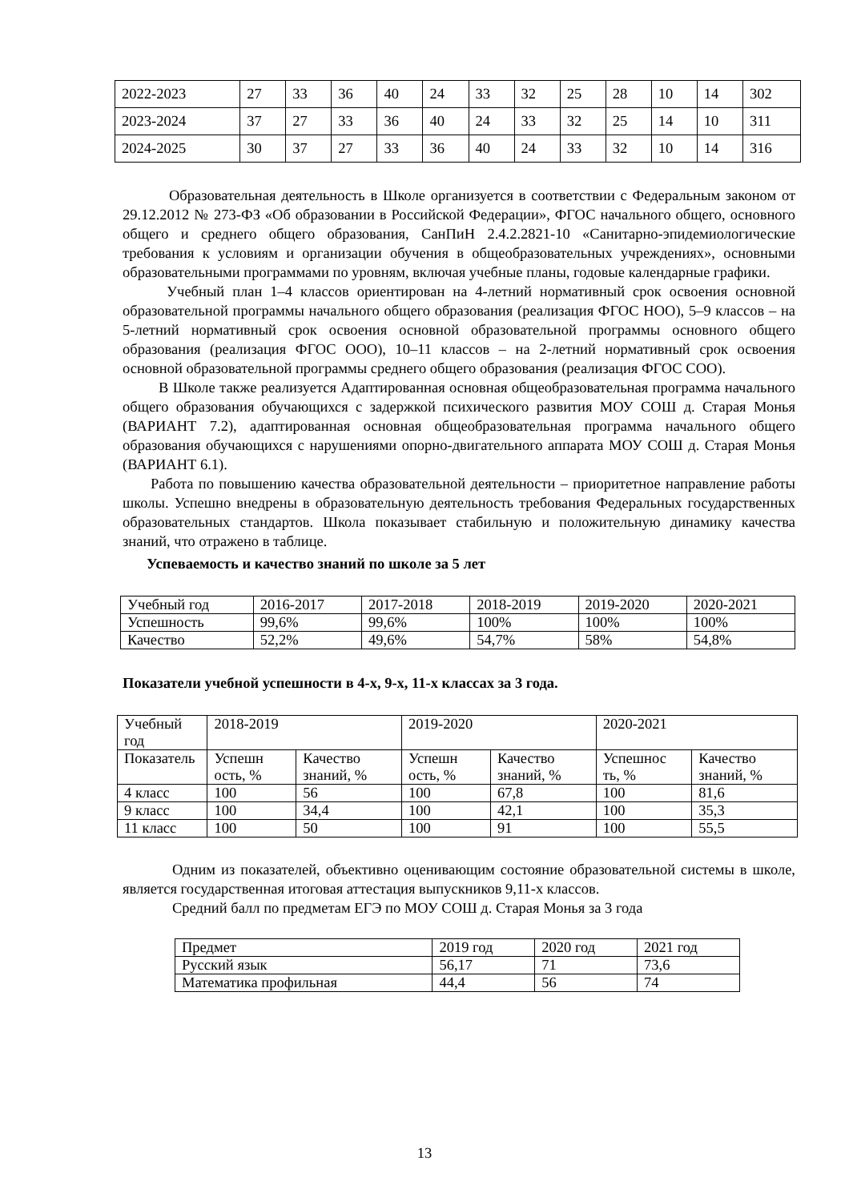| 2022-2023 | 27 | 33 | 36 | 40 | 24 | 33 | 32 | 25 | 28 | 10 | 14 | 302 |
| 2023-2024 | 37 | 27 | 33 | 36 | 40 | 24 | 33 | 32 | 25 | 14 | 10 | 311 |
| 2024-2025 | 30 | 37 | 27 | 33 | 36 | 40 | 24 | 33 | 32 | 10 | 14 | 316 |
Образовательная деятельность в Школе организуется в соответствии с Федеральным законом от 29.12.2012 № 273-ФЗ «Об образовании в Российской Федерации», ФГОС начального общего, основного общего и среднего общего образования, СанПиН 2.4.2.2821-10 «Санитарно-эпидемиологические требования к условиям и организации обучения в общеобразовательных учреждениях», основными образовательными программами по уровням, включая учебные планы, годовые календарные графики.
Учебный план 1–4 классов ориентирован на 4-летний нормативный срок освоения основной образовательной программы начального общего образования (реализация ФГОС НОО), 5–9 классов – на 5-летний нормативный срок освоения основной образовательной программы основного общего образования (реализация ФГОС ООО), 10–11 классов – на 2-летний нормативный срок освоения основной образовательной программы среднего общего образования (реализация ФГОС СОО).
В Школе также реализуется Адаптированная основная общеобразовательная программа начального общего образования обучающихся с задержкой психического развития МОУ СОШ д. Старая Монья (ВАРИАНТ 7.2), адаптированная основная общеобразовательная программа начального общего образования обучающихся с нарушениями опорно-двигательного аппарата МОУ СОШ д. Старая Монья (ВАРИАНТ 6.1).
Работа по повышению качества образовательной деятельности – приоритетное направление работы школы. Успешно внедрены в образовательную деятельность требования Федеральных государственных образовательных стандартов. Школа показывает стабильную и положительную динамику качества знаний, что отражено в таблице.
Успеваемость и качество знаний по школе за 5 лет
| Учебный год | 2016-2017 | 2017-2018 | 2018-2019 | 2019-2020 | 2020-2021 |
| Успешность | 99,6% | 99,6% | 100% | 100% | 100% |
| Качество | 52,2% | 49,6% | 54,7% | 58% | 54,8% |
Показатели учебной успешности в 4-х, 9-х, 11-х классах за 3 года.
| Учебный год | 2018-2019 | | 2019-2020 | | 2020-2021 | |
| Показатель | Успешн ость, % | Качество знаний, % | Успешн ость, % | Качество знаний, % | Успешнос ть, % | Качество знаний, % |
| 4 класс | 100 | 56 | 100 | 67,8 | 100 | 81,6 |
| 9 класс | 100 | 34,4 | 100 | 42,1 | 100 | 35,3 |
| 11 класс | 100 | 50 | 100 | 91 | 100 | 55,5 |
Одним из показателей, объективно оценивающим состояние образовательной системы в школе, является государственная итоговая аттестация выпускников 9,11-х классов.
Средний балл по предметам ЕГЭ по МОУ СОШ д. Старая Монья за 3 года
| Предмет | 2019 год | 2020 год | 2021 год |
| Русский язык | 56,17 | 71 | 73,6 |
| Математика профильная | 44,4 | 56 | 74 |
13